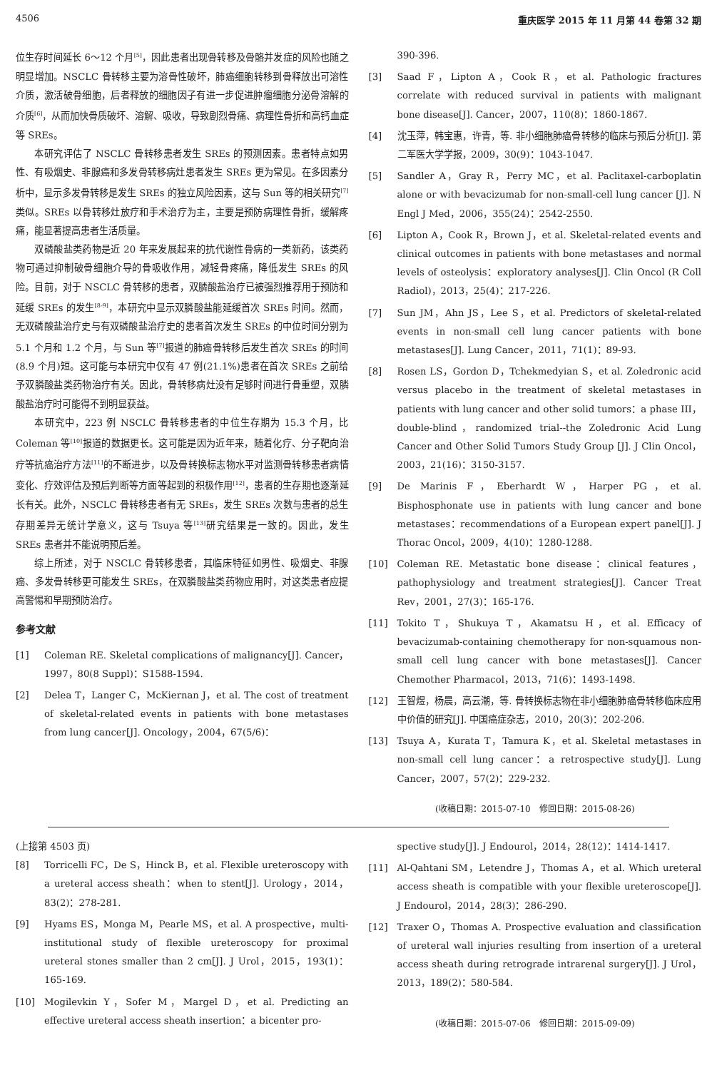4506 重庆医学 2015 年 11 月第 44 卷第 32 期
位生存时间延长 6～12 个月<sup>[5]</sup>，因此患者出现骨转移及骨骼并发症的风险也随之明显增加。NSCLC 骨转移主要为溶骨性破坏，肺癌细胞转移到骨释放出可溶性介质，激活破骨细胞，后者释放的细胞因子有进一步促进肿瘤细胞分泌骨溶解的介质<sup>[6]</sup>，从而加快骨质破坏、溶解、吸收，导致剧烈骨痛、病理性骨折和高钙血症等 SREs。
本研究评估了 NSCLC 骨转移患者发生 SREs 的预测因素。患者特点如男性、有吸烟史、非腺癌和多发骨转移病灶患者发生 SREs 更为常见。在多因素分析中，显示多发骨转移是发生 SREs 的独立风险因素，这与 Sun 等的相关研究<sup>[7]</sup>类似。SREs 以骨转移灶放疗和手术治疗为主，主要是预防病理性骨折，缓解疼痛，能显著提高患者生活质量。
双磷酸盐类药物是近 20 年来发展起来的抗代谢性骨病的一类新药，该类药物可通过抑制破骨细胞介导的骨吸收作用，减轻骨疼痛，降低发生 SREs 的风险。目前，对于 NSCLC 骨转移的患者，双膦酸盐治疗已被强烈推荐用于预防和延缓 SREs 的发生<sup>[8-9]</sup>，本研究中显示双膦酸盐能延缓首次 SREs 时间。然而，无双磷酸盐治疗史与有双磷酸盐治疗史的患者首次发生 SREs 的中位时间分别为 5.1 个月和 1.2 个月，与 Sun 等<sup>[7]</sup>报道的肺癌骨转移后发生首次 SREs 的时间(8.9 个月)短。这可能与本研究中仅有 47 例(21.1%)患者在首次 SREs 之前给予双膦酸盐类药物治疗有关。因此，骨转移病灶没有足够时间进行骨重塑，双膦酸盐治疗时可能得不到明显获益。
本研究中，223 例 NSCLC 骨转移患者的中位生存期为 15.3 个月，比 Coleman 等<sup>[10]</sup>报道的数据更长。这可能是因为近年来，随着化疗、分子靶向治疗等抗癌治疗方法<sup>[11]</sup>的不断进步，以及骨转换标志物水平对监测骨转移患者病情变化、疗效评估及预后判断等方面等起到的积极作用<sup>[12]</sup>，患者的生存期也逐渐延长有关。此外，NSCLC 骨转移患者有无 SREs，发生 SREs 次数与患者的总生存期差异无统计学意义，这与 Tsuya 等<sup>[13]</sup>研究结果是一致的。因此，发生 SREs 患者并不能说明预后差。
综上所述，对于 NSCLC 骨转移患者，其临床特征如男性、吸烟史、非腺癌、多发骨转移更可能发生 SREs，在双膦酸盐类药物应用时，对这类患者应提高警惕和早期预防治疗。
参考文献
[1] Coleman RE. Skeletal complications of malignancy[J]. Cancer，1997，80(8 Suppl)：S1588-1594.
[2] Delea T，Langer C，McKiernan J，et al. The cost of treatment of skeletal-related events in patients with bone metastases from lung cancer[J]. Oncology，2004，67(5/6)：
390-396.
[3] Saad F，Lipton A，Cook R，et al. Pathologic fractures correlate with reduced survival in patients with malignant bone disease[J]. Cancer，2007，110(8)：1860-1867.
[4] 沈玉萍，韩宝惠，许青，等. 非小细胞肺癌骨转移的临床与预后分析[J]. 第二军医大学学报，2009，30(9)：1043-1047.
[5] Sandler A，Gray R，Perry MC，et al. Paclitaxel-carboplatin alone or with bevacizumab for non-small-cell lung cancer [J]. N Engl J Med，2006，355(24)：2542-2550.
[6] Lipton A，Cook R，Brown J，et al. Skeletal-related events and clinical outcomes in patients with bone metastases and normal levels of osteolysis：exploratory analyses[J]. Clin Oncol (R Coll Radiol)，2013，25(4)：217-226.
[7] Sun JM，Ahn JS，Lee S，et al. Predictors of skeletal-related events in non-small cell lung cancer patients with bone metastases[J]. Lung Cancer，2011，71(1)：89-93.
[8] Rosen LS，Gordon D，Tchekmedyian S，et al. Zoledronic acid versus placebo in the treatment of skeletal metastases in patients with lung cancer and other solid tumors：a phase III，double-blind，randomized trial--the Zoledronic Acid Lung Cancer and Other Solid Tumors Study Group [J]. J Clin Oncol，2003，21(16)：3150-3157.
[9] De Marinis F，Eberhardt W，Harper PG，et al. Bisphosphonate use in patients with lung cancer and bone metastases：recommendations of a European expert panel[J]. J Thorac Oncol，2009，4(10)：1280-1288.
[10] Coleman RE. Metastatic bone disease：clinical features，pathophysiology and treatment strategies[J]. Cancer Treat Rev，2001，27(3)：165-176.
[11] Tokito T，Shukuya T，Akamatsu H，et al. Efficacy of bevacizumab-containing chemotherapy for non-squamous non-small cell lung cancer with bone metastases[J]. Cancer Chemother Pharmacol，2013，71(6)：1493-1498.
[12] 王智煜，杨晨，高云潮，等. 骨转换标志物在非小细胞肺癌骨转移临床应用中价值的研究[J]. 中国癌症杂志，2010，20(3)：202-206.
[13] Tsuya A，Kurata T，Tamura K，et al. Skeletal metastases in non-small cell lung cancer：a retrospective study[J]. Lung Cancer，2007，57(2)：229-232.
(收稿日期：2015-07-10　修回日期：2015-08-26)
(上接第 4503 页)
[8] Torricelli FC，De S，Hinck B，et al. Flexible ureteroscopy with a ureteral access sheath：when to stent[J]. Urology，2014，83(2)：278-281.
[9] Hyams ES，Monga M，Pearle MS，et al. A prospective，multi-institutional study of flexible ureteroscopy for proximal ureteral stones smaller than 2 cm[J]. J Urol，2015，193(1)：165-169.
[10] Mogilevkin Y，Sofer M，Margel D，et al. Predicting an effective ureteral access sheath insertion：a bicenter pro-
spective study[J]. J Endourol，2014，28(12)：1414-1417.
[11] Al-Qahtani SM，Letendre J，Thomas A，et al. Which ureteral access sheath is compatible with your flexible ureteroscope[J]. J Endourol，2014，28(3)：286-290.
[12] Traxer O，Thomas A. Prospective evaluation and classification of ureteral wall injuries resulting from insertion of a ureteral access sheath during retrograde intrarenal surgery[J]. J Urol，2013，189(2)：580-584.
(收稿日期：2015-07-06　修回日期：2015-09-09)